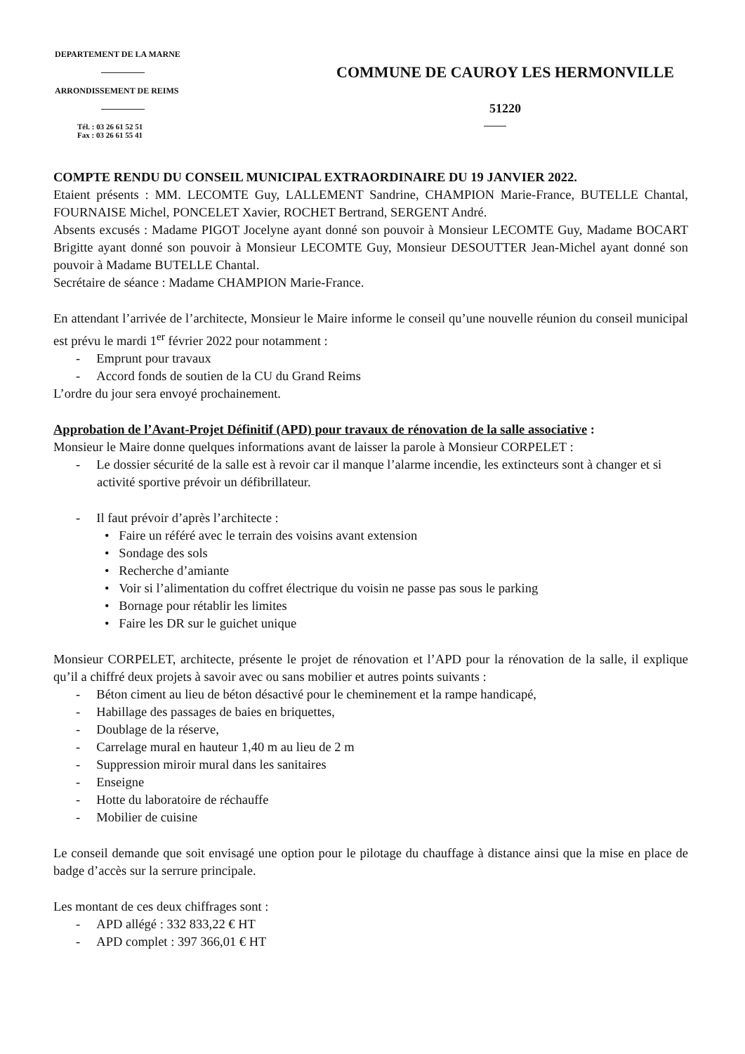DEPARTEMENT DE LA MARNE
ARRONDISSEMENT DE REIMS
Tél. : 03 26 61 52 51
Fax : 03 26 61 55 41
COMMUNE DE CAUROY LES HERMONVILLE
51220
COMPTE RENDU DU CONSEIL MUNICIPAL EXTRAORDINAIRE DU 19 JANVIER 2022.
Etaient présents : MM. LECOMTE Guy, LALLEMENT Sandrine, CHAMPION Marie-France, BUTELLE Chantal, FOURNAISE Michel, PONCELET Xavier, ROCHET Bertrand, SERGENT André.
Absents excusés : Madame PIGOT Jocelyne ayant donné son pouvoir à Monsieur LECOMTE Guy, Madame BOCART Brigitte ayant donné son pouvoir à Monsieur LECOMTE Guy, Monsieur DESOUTTER Jean-Michel ayant donné son pouvoir à Madame BUTELLE Chantal.
Secrétaire de séance : Madame CHAMPION Marie-France.
En attendant l’arrivée de l’architecte, Monsieur le Maire informe le conseil qu’une nouvelle réunion du conseil municipal est prévu le mardi 1<sup>er</sup> février 2022 pour notamment :
- Emprunt pour travaux
- Accord fonds de soutien de la CU du Grand Reims
L’ordre du jour sera envoyé prochainement.
Approbation de l’Avant-Projet Définitif (APD) pour travaux de rénovation de la salle associative :
Monsieur le Maire donne quelques informations avant de laisser la parole à Monsieur CORPELET :
- Le dossier sécurité de la salle est à revoir car il manque l’alarme incendie, les extincteurs sont à changer et si activité sportive prévoir un défibrillateur.
- Il faut prévoir d’après l’architecte :
• Faire un référé avec le terrain des voisins avant extension
• Sondage des sols
• Recherche d’amiante
• Voir si l’alimentation du coffret électrique du voisin ne passe pas sous le parking
• Bornage pour rétablir les limites
• Faire les DR sur le guichet unique
Monsieur CORPELET, architecte, présente le projet de rénovation et l’APD pour la rénovation de la salle, il explique qu’il a chiffré deux projets à savoir avec ou sans mobilier et autres points suivants :
- Béton ciment au lieu de béton désactivé pour le cheminement et la rampe handicapé,
- Habillage des passages de baies en briquettes,
- Doublage de la réserve,
- Carrelage mural en hauteur 1,40 m au lieu de 2 m
- Suppression miroir mural dans les sanitaires
- Enseigne
- Hotte du laboratoire de réchauffe
- Mobilier de cuisine
Le conseil demande que soit envisagé une option pour le pilotage du chauffage à distance ainsi que la mise en place de badge d’accès sur la serrure principale.
Les montant de ces deux chiffrages sont :
- APD allégé : 332 833,22 € HT
- APD complet : 397 366,01 € HT